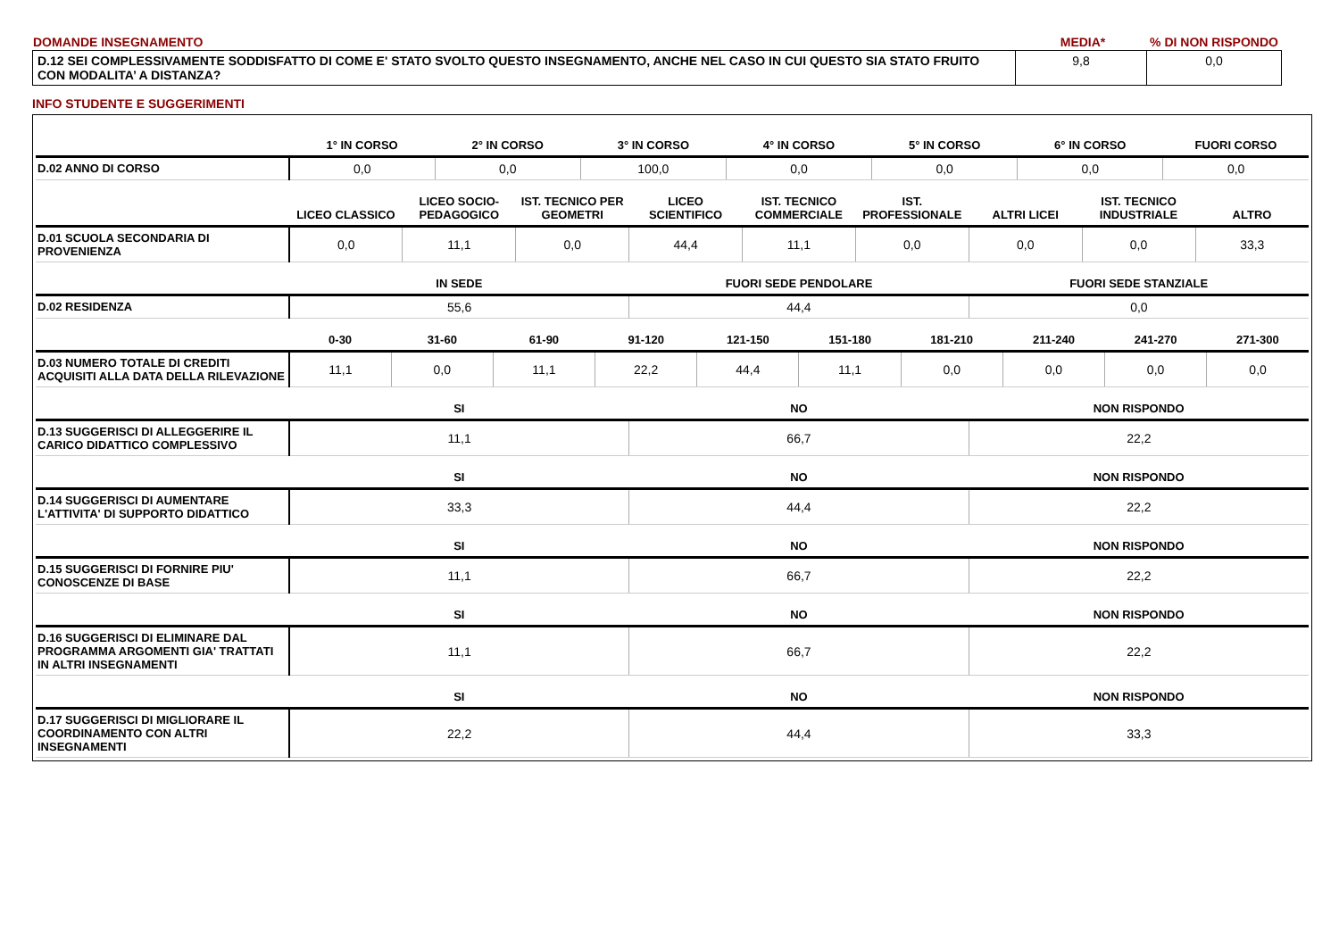| DOMANDE INSEGNAMENTO | MEDIA* | % DI NON RISPONDO |
| D.12 SEI COMPLESSIVAMENTE SODDISFATTO DI COME E' STATO SVOLTO QUESTO INSEGNAMENTO, ANCHE NEL CASO IN CUI QUESTO SIA STATO FRUITO CON MODALITA’ A DISTANZA? | 9,8 | 0,0 |
INFO STUDENTE E SUGGERIMENTI
| | 1° IN CORSO | 2° IN CORSO | 3° IN CORSO | 4° IN CORSO | 5° IN CORSO | 6° IN CORSO | FUORI CORSO |
| --- | --- | --- | --- | --- | --- | --- | --- |
| D.02 ANNO DI CORSO | 0,0 | 0,0 | 100,0 | 0,0 | 0,0 | 0,0 | 0,0 |
| | LICEO CLASSICO | LICEO SOCIO-PEDAGOGICO | IST. TECNICO PER GEOMETRI | LICEO SCIENTIFICO | IST. TECNICO COMMERCIALE | IST. PROFESSIONALE | ALTRI LICEI | IST. TECNICO INDUSTRIALE | ALTRO |
| --- | --- | --- | --- | --- | --- | --- | --- | --- | --- |
| D.01 SCUOLA SECONDARIA DI PROVENIENZA | 0,0 | 11,1 | 0,0 | 44,4 | 11,1 | 0,0 | 0,0 | 0,0 | 33,3 |
| | IN SEDE | FUORI SEDE PENDOLARE | FUORI SEDE STANZIALE |
| --- | --- | --- | --- |
| D.02 RESIDENZA | 55,6 | 44,4 | 0,0 |
| | 0-30 | 31-60 | 61-90 | 91-120 | 121-150 | 151-180 | 181-210 | 211-240 | 241-270 | 271-300 |
| --- | --- | --- | --- | --- | --- | --- | --- | --- | --- | --- |
| D.03 NUMERO TOTALE DI CREDITI ACQUISITI ALLA DATA DELLA RILEVAZIONE | 11,1 | 0,0 | 11,1 | 22,2 | 44,4 | 11,1 | 0,0 | 0,0 | 0,0 | 0,0 |
| | SI | NO | NON RISPONDO |
| --- | --- | --- | --- |
| D.13 SUGGERISCI DI ALLEGGERIRE IL CARICO DIDATTICO COMPLESSIVO | 11,1 | 66,7 | 22,2 |
| | SI | NO | NON RISPONDO |
| --- | --- | --- | --- |
| D.14 SUGGERISCI DI AUMENTARE L'ATTIVITA' DI SUPPORTO DIDATTICO | 33,3 | 44,4 | 22,2 |
| | SI | NO | NON RISPONDO |
| --- | --- | --- | --- |
| D.15 SUGGERISCI DI FORNIRE PIU' CONOSCENZE DI BASE | 11,1 | 66,7 | 22,2 |
| | SI | NO | NON RISPONDO |
| --- | --- | --- | --- |
| D.16 SUGGERISCI DI ELIMINARE DAL PROGRAMMA ARGOMENTI GIA' TRATTATI IN ALTRI INSEGNAMENTI | 11,1 | 66,7 | 22,2 |
| | SI | NO | NON RISPONDO |
| --- | --- | --- | --- |
| D.17 SUGGERISCI DI MIGLIORARE IL COORDINAMENTO CON ALTRI INSEGNAMENTI | 22,2 | 44,4 | 33,3 |